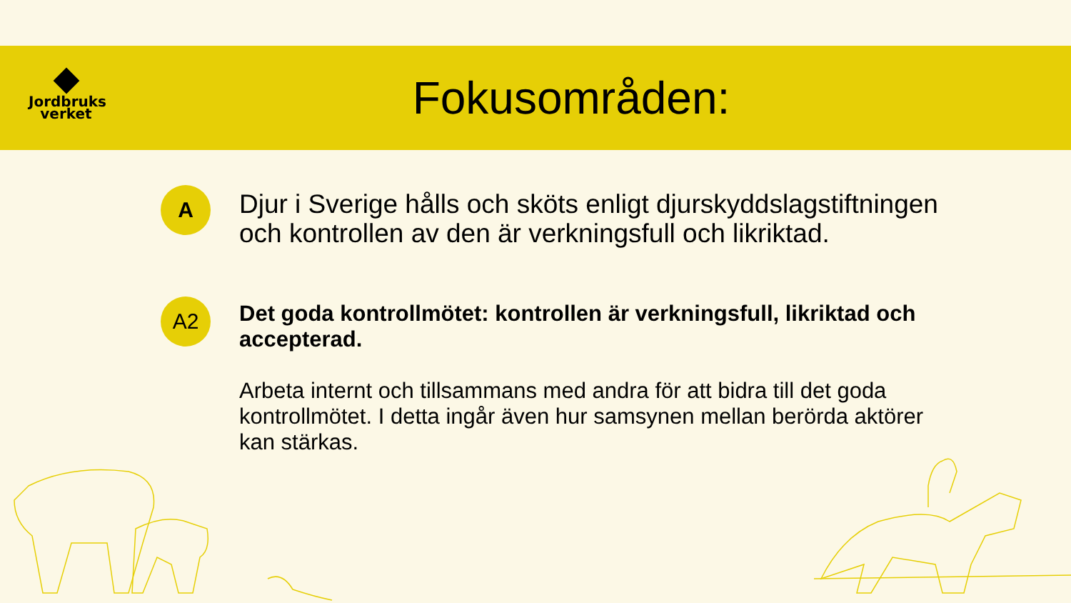Jordbruks
verket
Fokusområden:
A
Djur i Sverige hålls och sköts enligt djurskyddslagstiftningen och kontrollen av den är verkningsfull och likriktad.
A2
Det goda kontrollmötet: kontrollen är verkningsfull, likriktad och accepterad.
Arbeta internt och tillsammans med andra för att bidra till det goda kontrollmötet. I detta ingår även hur samsynen mellan berörda aktörer kan stärkas.